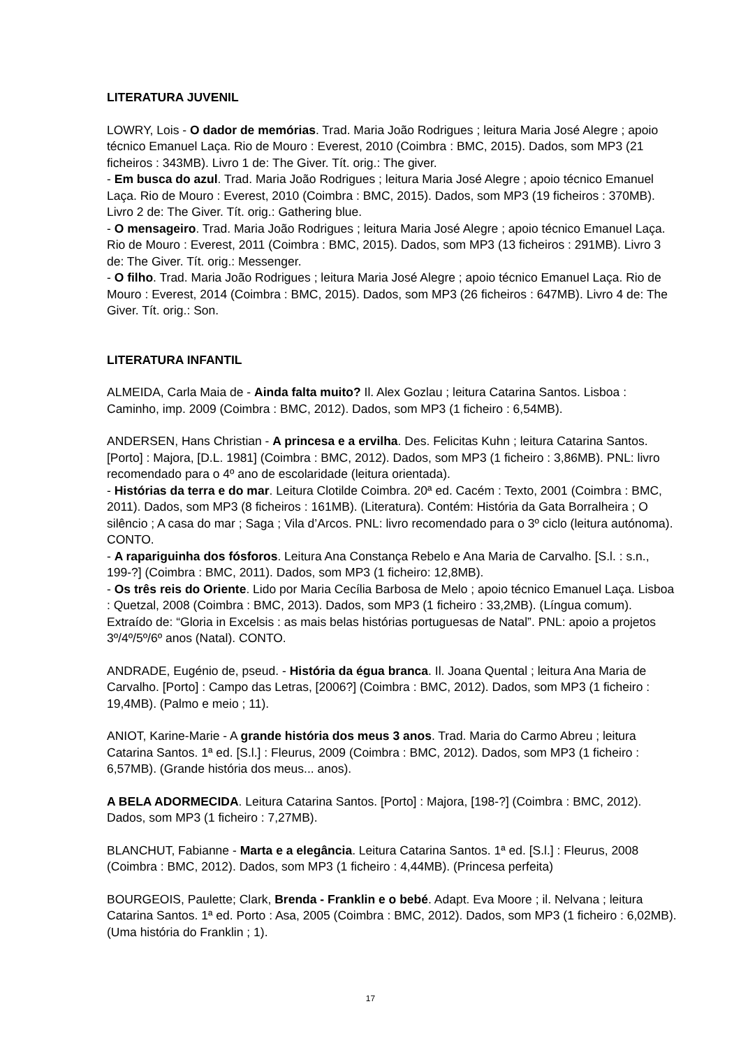LITERATURA JUVENIL
LOWRY, Lois - O dador de memórias. Trad. Maria João Rodrigues ; leitura Maria José Alegre ; apoio técnico Emanuel Laça. Rio de Mouro : Everest, 2010 (Coimbra : BMC, 2015). Dados, som MP3 (21 ficheiros : 343MB). Livro 1 de: The Giver. Tít. orig.: The giver.
- Em busca do azul. Trad. Maria João Rodrigues ; leitura Maria José Alegre ; apoio técnico Emanuel Laça. Rio de Mouro : Everest, 2010 (Coimbra : BMC, 2015). Dados, som MP3 (19 ficheiros : 370MB). Livro 2 de: The Giver. Tít. orig.: Gathering blue.
- O mensageiro. Trad. Maria João Rodrigues ; leitura Maria José Alegre ; apoio técnico Emanuel Laça. Rio de Mouro : Everest, 2011 (Coimbra : BMC, 2015). Dados, som MP3 (13 ficheiros : 291MB). Livro 3 de: The Giver. Tít. orig.: Messenger.
- O filho. Trad. Maria João Rodrigues ; leitura Maria José Alegre ; apoio técnico Emanuel Laça. Rio de Mouro : Everest, 2014 (Coimbra : BMC, 2015). Dados, som MP3 (26 ficheiros : 647MB). Livro 4 de: The Giver. Tít. orig.: Son.
LITERATURA INFANTIL
ALMEIDA, Carla Maia de - Ainda falta muito? Il. Alex Gozlau ; leitura Catarina Santos. Lisboa : Caminho, imp. 2009 (Coimbra : BMC, 2012). Dados, som MP3 (1 ficheiro : 6,54MB).
ANDERSEN, Hans Christian - A princesa e a ervilha. Des. Felicitas Kuhn ; leitura Catarina Santos. [Porto] : Majora, [D.L. 1981] (Coimbra : BMC, 2012). Dados, som MP3 (1 ficheiro : 3,86MB). PNL: livro recomendado para o 4º ano de escolaridade (leitura orientada).
- Histórias da terra e do mar. Leitura Clotilde Coimbra. 20ª ed. Cacém : Texto, 2001 (Coimbra : BMC, 2011). Dados, som MP3 (8 ficheiros : 161MB). (Literatura). Contém: História da Gata Borralheira ; O silêncio ; A casa do mar ; Saga ; Vila d’Arcos. PNL: livro recomendado para o 3º ciclo (leitura autónoma). CONTO.
- A rapariguinha dos fósforos. Leitura Ana Constança Rebelo e Ana Maria de Carvalho. [S.l. : s.n., 199-?] (Coimbra : BMC, 2011). Dados, som MP3 (1 ficheiro: 12,8MB).
- Os três reis do Oriente. Lido por Maria Cecília Barbosa de Melo ; apoio técnico Emanuel Laça. Lisboa : Quetzal, 2008 (Coimbra : BMC, 2013). Dados, som MP3 (1 ficheiro : 33,2MB). (Língua comum). Extraído de: “Gloria in Excelsis : as mais belas histórias portuguesas de Natal”. PNL: apoio a projetos 3º/4º/5º/6º anos (Natal). CONTO.
ANDRADE, Eugénio de, pseud. - História da égua branca. Il. Joana Quental ; leitura Ana Maria de Carvalho. [Porto] : Campo das Letras, [2006?] (Coimbra : BMC, 2012). Dados, som MP3 (1 ficheiro : 19,4MB). (Palmo e meio ; 11).
ANIOT, Karine-Marie - A grande história dos meus 3 anos. Trad. Maria do Carmo Abreu ; leitura Catarina Santos. 1ª ed. [S.l.] : Fleurus, 2009 (Coimbra : BMC, 2012). Dados, som MP3 (1 ficheiro : 6,57MB). (Grande história dos meus... anos).
A BELA ADORMECIDA. Leitura Catarina Santos. [Porto] : Majora, [198-?] (Coimbra : BMC, 2012). Dados, som MP3 (1 ficheiro : 7,27MB).
BLANCHUT, Fabianne - Marta e a elegância. Leitura Catarina Santos. 1ª ed. [S.l.] : Fleurus, 2008 (Coimbra : BMC, 2012). Dados, som MP3 (1 ficheiro : 4,44MB). (Princesa perfeita)
BOURGEOIS, Paulette; Clark, Brenda - Franklin e o bebé. Adapt. Eva Moore ; il. Nelvana ; leitura Catarina Santos. 1ª ed. Porto : Asa, 2005 (Coimbra : BMC, 2012). Dados, som MP3 (1 ficheiro : 6,02MB). (Uma história do Franklin ; 1).
17